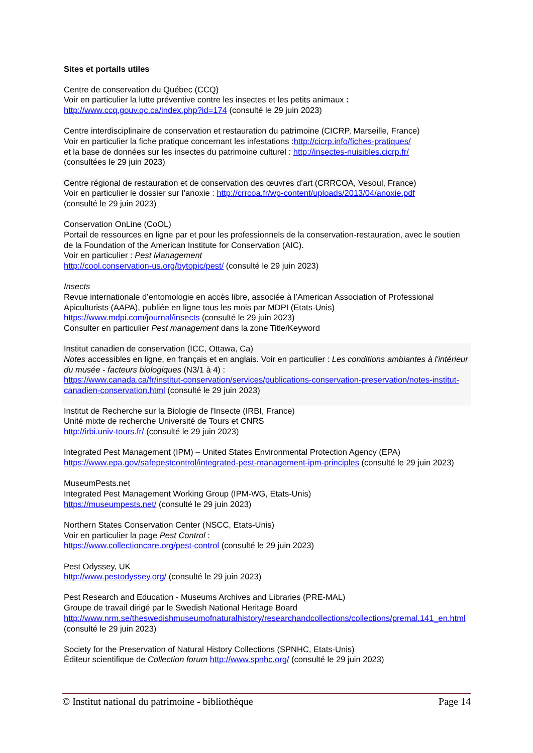Sites et portails utiles
Centre de conservation du Québec (CCQ)
Voir en particulier la lutte préventive contre les insectes et les petits animaux :
http://www.ccq.gouv.qc.ca/index.php?id=174 (consulté le 29 juin 2023)
Centre interdisciplinaire de conservation et restauration du patrimoine (CICRP, Marseille, France)
Voir en particulier la fiche pratique concernant les infestations :http://cicrp.info/fiches-pratiques/
et la base de données sur les insectes du patrimoine culturel : http://insectes-nuisibles.cicrp.fr/
(consultées le 29 juin 2023)
Centre régional de restauration et de conservation des œuvres d’art (CRRCOA, Vesoul, France)
Voir en particulier le dossier sur l’anoxie : http://crrcoa.fr/wp-content/uploads/2013/04/anoxie.pdf
(consulté le 29 juin 2023)
Conservation OnLine (CoOL)
Portail de ressources en ligne par et pour les professionnels de la conservation-restauration, avec le soutien de la Foundation of the American Institute for Conservation (AIC).
Voir en particulier : Pest Management
http://cool.conservation-us.org/bytopic/pest/ (consulté le 29 juin 2023)
Insects
Revue internationale d’entomologie en accès libre, associée à l’American Association of Professional Apiculturists (AAPA), publiée en ligne tous les mois par MDPI (Etats-Unis)
https://www.mdpi.com/journal/insects (consulté le 29 juin 2023)
Consulter en particulier Pest management dans la zone Title/Keyword
Institut canadien de conservation (ICC, Ottawa, Ca)
Notes accessibles en ligne, en français et en anglais. Voir en particulier : Les conditions ambiantes à l'intérieur du musée - facteurs biologiques (N3/1 à 4) :
https://www.canada.ca/fr/institut-conservation/services/publications-conservation-preservation/notes-institut-canadien-conservation.html (consulté le 29 juin 2023)
Institut de Recherche sur la Biologie de l'Insecte (IRBI, France)
Unité mixte de recherche Université de Tours et CNRS
http://irbi.univ-tours.fr/ (consulté le 29 juin 2023)
Integrated Pest Management (IPM) – United States Environmental Protection Agency (EPA)
https://www.epa.gov/safepestcontrol/integrated-pest-management-ipm-principles (consulté le 29 juin 2023)
MuseumPests.net
Integrated Pest Management Working Group (IPM-WG, Etats-Unis)
https://museumpests.net/ (consulté le 29 juin 2023)
Northern States Conservation Center (NSCC, Etats-Unis)
Voir en particulier la page Pest Control :
https://www.collectioncare.org/pest-control (consulté le 29 juin 2023)
Pest Odyssey, UK
http://www.pestodyssey.org/ (consulté le 29 juin 2023)
Pest Research and Education - Museums Archives and Libraries (PRE-MAL)
Groupe de travail dirigé par le Swedish National Heritage Board
http://www.nrm.se/theswedishmuseumofnaturalhistory/researchandcollections/collections/premal.141_en.html (consulté le 29 juin 2023)
Society for the Preservation of Natural History Collections (SPNHC, Etats-Unis)
Éditeur scientifique de Collection forum http://www.spnhc.org/ (consulté le 29 juin 2023)
© Institut national du patrimoine - bibliothèque Page 14